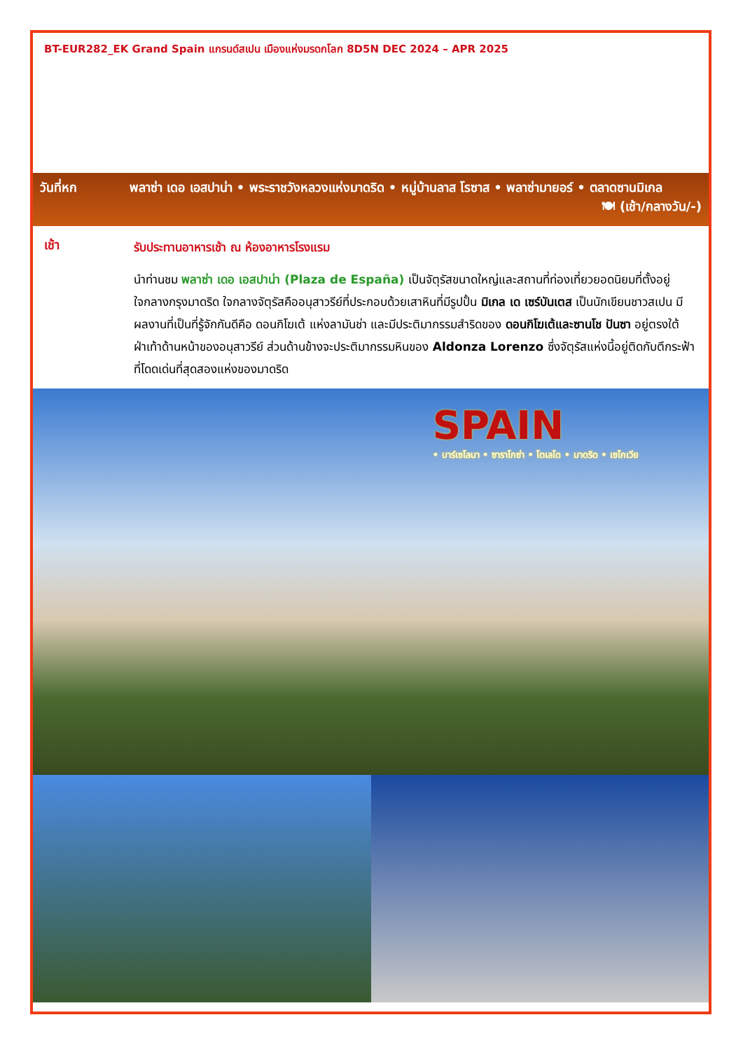BT-EUR282_EK Grand Spain แกรนด์สเปน เมืองแห่งมรดกโลก 8D5N DEC 2024 – APR 2025
วันที่หก พลาซ่า เดอ เอสปาน่า • พระราชวังหลวงแห่งมาดริด • หมู่บ้านลาส โรซาส • พลาซ่ามายอร์ • ตลาดซานมิเกล
🍽 (เช้า/กลางวัน/-)
เช้า
รับประทานอาหารเช้า ณ ห้องอาหารโรงแรม
นำท่านชม พลาซ่า เดอ เอสปาน่า (Plaza de España) เป็นจัตุรัสขนาดใหญ่และสถานที่ท่องเที่ยวยอดนิยมที่ตั้งอยู่ใจกลางกรุงมาดริด ใจกลางจัตุรัสคืออนุสาวรีย์ที่ประกอบด้วยเสาหินที่มีรูปปั้น มิเกล เด เซร์บันเตส เป็นนักเขียนชาวสเปน มีผลงานที่เป็นที่รู้จักกันดีคือ ดอนกิโฆเต้ แห่งลามันช่า และมีประติมากรรมสำริดของ ดอนกิโฆเต้และซานโช ปันซา อยู่ตรงใต้ฝ่าเท้าด้านหน้าของอนุสาวรีย์ ส่วนด้านข้างจะประติมากรรมหินของ Aldonza Lorenzo ซึ่งจัตุรัสแห่งนี้อยู่ติดกับตึกระฟ้าที่โดดเด่นที่สุดสองแห่งของมาดริด
SPAIN
• บาร์เซโลนา • ซาราโกซ่า • โตเลโด • มาดริด • เซโกเวีย